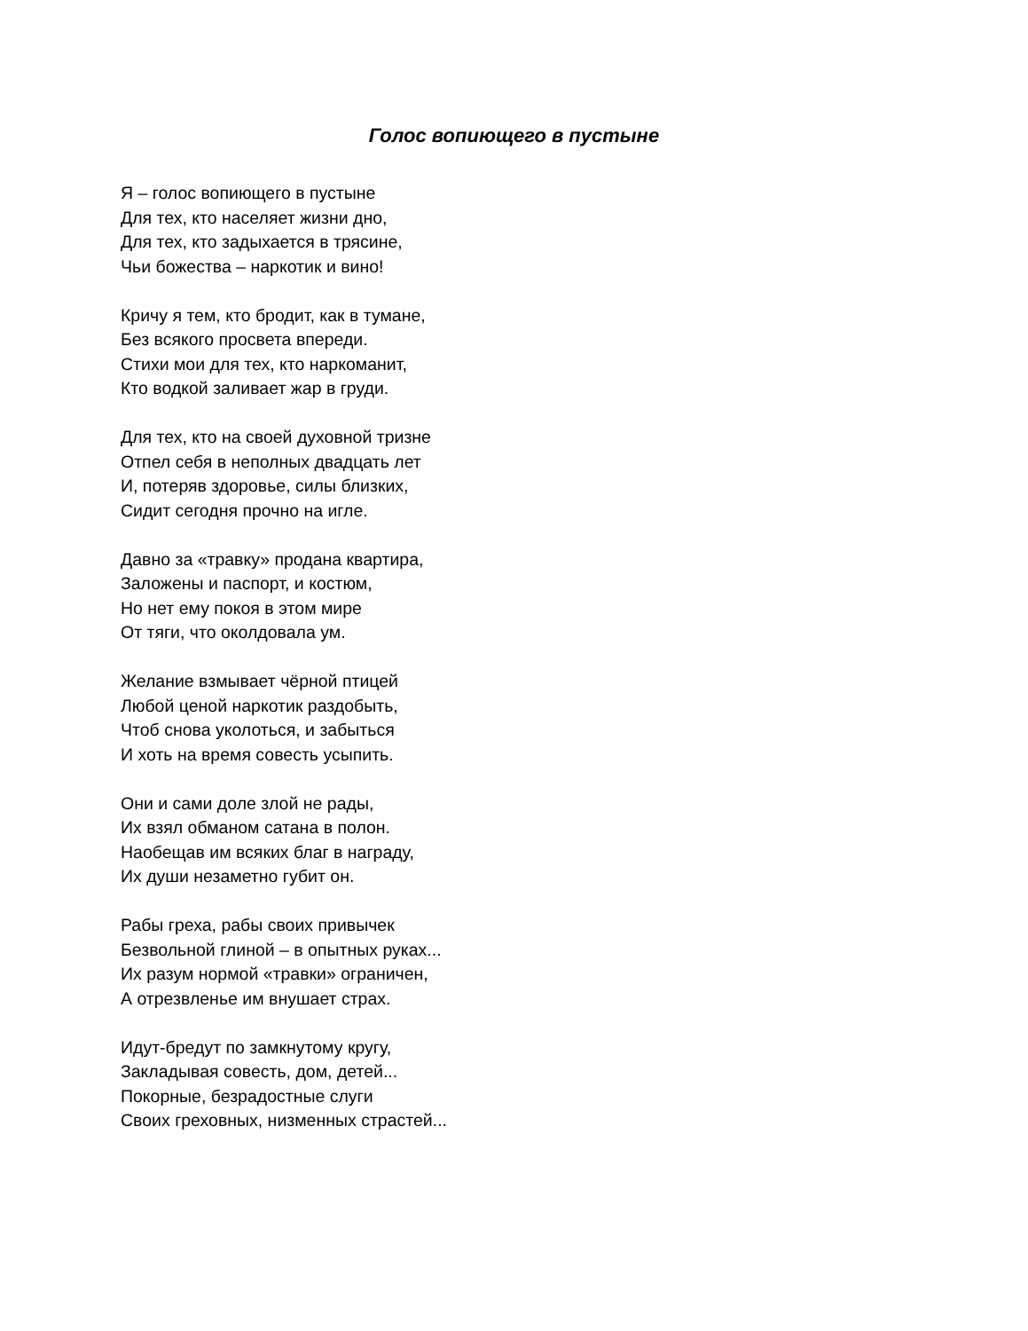Голос вопиющего в пустыне
Я – голос вопиющего в пустыне
Для тех, кто населяет жизни дно,
Для тех, кто задыхается в трясине,
Чьи божества – наркотик и вино!
Кричу я тем, кто бродит, как в тумане,
Без всякого просвета впереди.
Стихи мои для тех, кто наркоманит,
Кто водкой заливает жар в груди.
Для тех, кто на своей духовной тризне
Отпел себя в неполных двадцать лет
И, потеряв здоровье, силы близких,
Сидит сегодня прочно на игле.
Давно за «травку» продана квартира,
Заложены и паспорт, и костюм,
Но нет ему покоя в этом мире
От тяги, что околдовала ум.
Желание взмывает чёрной птицей
Любой ценой наркотик раздобыть,
Чтоб снова уколоться, и забыться
И хоть на время совесть усыпить.
Они и сами доле злой не рады,
Их взял обманом сатана в полон.
Наобещав им всяких благ в награду,
Их души незаметно губит он.
Рабы греха, рабы своих привычек
Безвольной глиной – в опытных руках...
Их разум нормой «травки» ограничен,
А отрезвленье им внушает страх.
Идут-бредут по замкнутому кругу,
Закладывая совесть, дом, детей...
Покорные, безрадостные слуги
Своих греховных, низменных страстей...